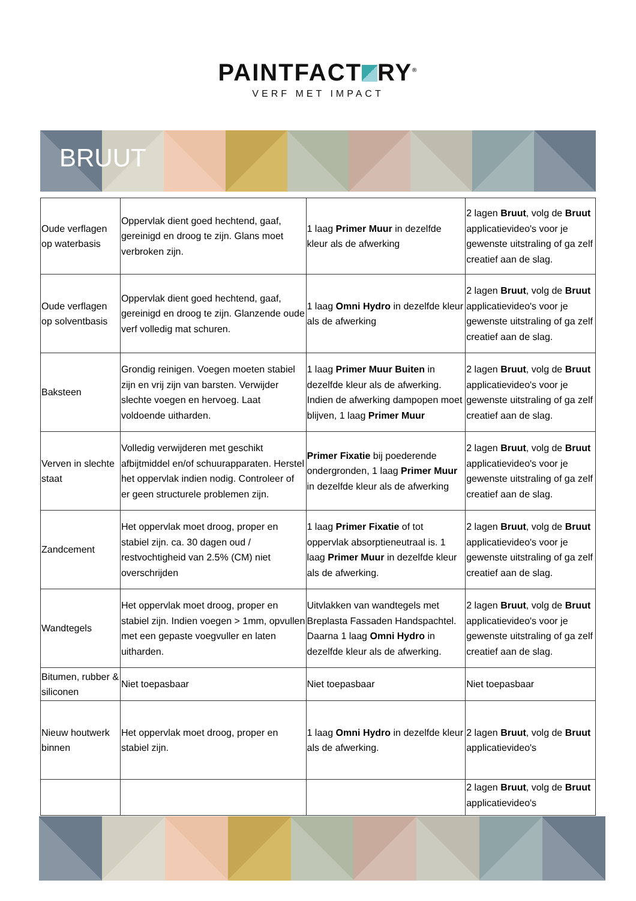PAINTFACT RY<sup>®</sup>
VERF MET IMPACT
BRUUT
| Oude verflagen op waterbasis | Oppervlak dient goed hechtend, gaaf, gereinigd en droog te zijn. Glans moet verbroken zijn. | 1 laag Primer Muur in dezelfde kleur als de afwerking | 2 lagen Bruut , volg de Bruut applicatievideo's voor je gewenste uitstraling of ga zelf creatief aan de slag. |
| Oude verflagen op solventbasis | Oppervlak dient goed hechtend, gaaf, gereinigd en droog te zijn. Glanzende oude verf volledig mat schuren. | 1 laag Omni Hydro in dezelfde kleur als de afwerking | 2 lagen Bruut , volg de Bruut applicatievideo's voor je gewenste uitstraling of ga zelf creatief aan de slag. |
| Baksteen | Grondig reinigen. Voegen moeten stabiel zijn en vrij zijn van barsten. Verwijder slechte voegen en hervoeg. Laat voldoende uitharden. | 1 laag Primer Muur Buiten in dezelfde kleur als de afwerking. Indien de afwerking dampopen moet blijven, 1 laag Primer Muur | 2 lagen Bruut , volg de Bruut applicatievideo's voor je gewenste uitstraling of ga zelf creatief aan de slag. |
| Verven in slechte staat | Volledig verwijderen met geschikt afbijtmiddel en/of schuurapparaten. Herstel het oppervlak indien nodig. Controleer of er geen structurele problemen zijn. | Primer Fixatie bij poederende ondergronden, 1 laag Primer Muur in dezelfde kleur als de afwerking | 2 lagen Bruut , volg de Bruut applicatievideo's voor je gewenste uitstraling of ga zelf creatief aan de slag. |
| Zandcement | Het oppervlak moet droog, proper en stabiel zijn. ca. 30 dagen oud / restvochtigheid van 2.5% (CM) niet overschrijden | 1 laag Primer Fixatie of tot oppervlak absorptieneutraal is. 1 laag Primer Muur in dezelfde kleur als de afwerking. | 2 lagen Bruut , volg de Bruut applicatievideo's voor je gewenste uitstraling of ga zelf creatief aan de slag. |
| Wandtegels | Het oppervlak moet droog, proper en stabiel zijn. Indien voegen > 1mm, opvullen met een gepaste voegvuller en laten uitharden. | Uitvlakken van wandtegels met Breplasta Fassaden Handspachtel. Daarna 1 laag Omni Hydro in dezelfde kleur als de afwerking. | 2 lagen Bruut , volg de Bruut applicatievideo's voor je gewenste uitstraling of ga zelf creatief aan de slag. |
| Bitumen, rubber & siliconen | Niet toepasbaar | Niet toepasbaar | Niet toepasbaar |
| Nieuw houtwerk binnen | Het oppervlak moet droog, proper en stabiel zijn. | 1 laag Omni Hydro in dezelfde kleur als de afwerking. | 2 lagen Bruut , volg de Bruut applicatievideo's |
| | | | 2 lagen Bruut , volg de Bruut applicatievideo's |